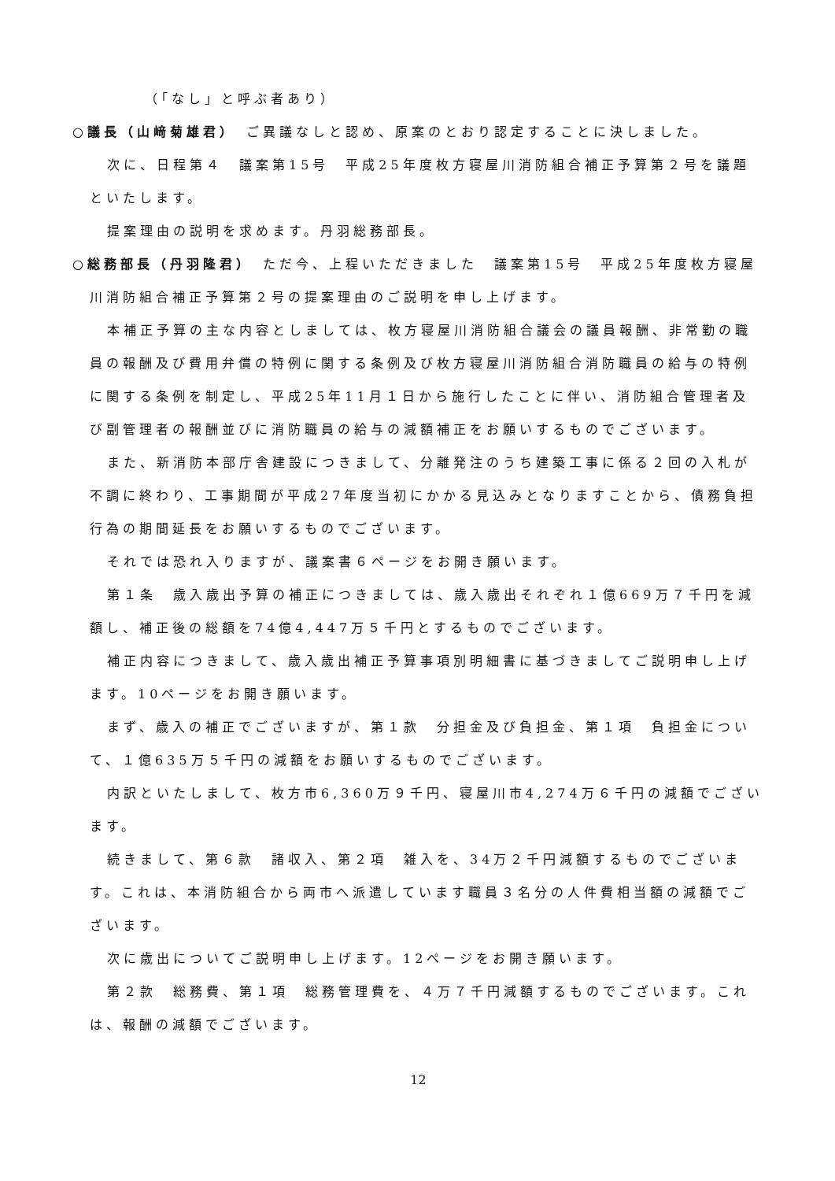（「なし」と呼ぶ者あり）
○議長（山﨑菊雄君）　ご異議なしと認め、原案のとおり認定することに決しました。
次に、日程第４　議案第15号　平成25年度枚方寝屋川消防組合補正予算第２号を議題といたします。
提案理由の説明を求めます。丹羽総務部長。
○総務部長（丹羽隆君）　ただ今、上程いただきました　議案第15号　平成25年度枚方寝屋川消防組合補正予算第２号の提案理由のご説明を申し上げます。
本補正予算の主な内容としましては、枚方寝屋川消防組合議会の議員報酬、非常勤の職員の報酬及び費用弁償の特例に関する条例及び枚方寝屋川消防組合消防職員の給与の特例に関する条例を制定し、平成25年11月１日から施行したことに伴い、消防組合管理者及び副管理者の報酬並びに消防職員の給与の減額補正をお願いするものでございます。
また、新消防本部庁舎建設につきまして、分離発注のうち建築工事に係る２回の入札が不調に終わり、工事期間が平成27年度当初にかかる見込みとなりますことから、債務負担行為の期間延長をお願いするものでございます。
それでは恐れ入りますが、議案書６ページをお開き願います。
第１条　歳入歳出予算の補正につきましては、歳入歳出それぞれ１億669万７千円を減額し、補正後の総額を74億4,447万５千円とするものでございます。
補正内容につきまして、歳入歳出補正予算事項別明細書に基づきましてご説明申し上げます。10ページをお開き願います。
まず、歳入の補正でございますが、第１款　分担金及び負担金、第１項　負担金について、１億635万５千円の減額をお願いするものでございます。
内訳といたしまして、枚方市6,360万９千円、寝屋川市4,274万６千円の減額でございます。
続きまして、第６款　諸収入、第２項　雑入を、34万２千円減額するものでございます。これは、本消防組合から両市へ派遣しています職員３名分の人件費相当額の減額でございます。
次に歳出についてご説明申し上げます。12ページをお開き願います。
第２款　総務費、第１項　総務管理費を、４万７千円減額するものでございます。これは、報酬の減額でございます。
12